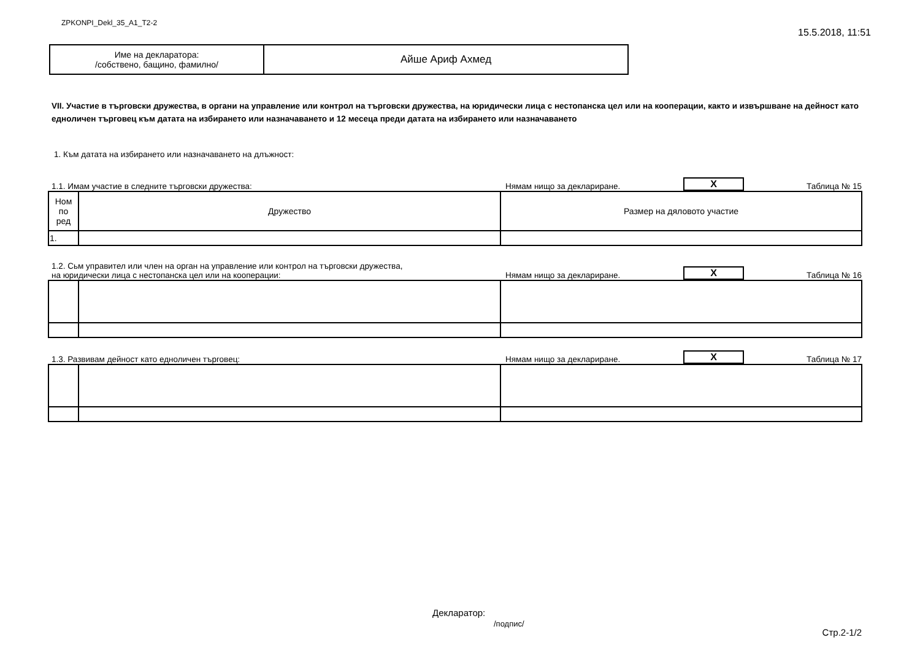ZPKONPI_Dekl_35_A1_T2-2 15.5.2018, 11:51
| Име на декларатора: /собствено, бащино, фамилно/ | Айше Ариф Ахмед |
VII. Участие в търговски дружества, в органи на управление или контрол на търговски дружества, на юридически лица с нестопанска цел или на кооперации, както и извършване на дейност като едноличен търговец към датата на избирането или назначаването и 12 месеца преди датата на избирането или назначаването
1. Към датата на избирането или назначаването на длъжност:
1.1. Имам участие в следните търговски дружества: Нямам нищо за деклариране. X Таблица № 15
| Ном по ред | Дружество | Размер на дяловото участие |
| 1. | | |
1.2. Сьм управител или член на орган на управление или контрол на търговски дружества,
на юридически лица с нестопанска цел или на кооперации: Нямам нищо за деклариране. X Таблица № 16
1.3. Развивам дейност като едноличен търговец: Нямам нищо за деклариране. X Таблица № 17
Декларатор:
/подпис/
Стр.2-1/2